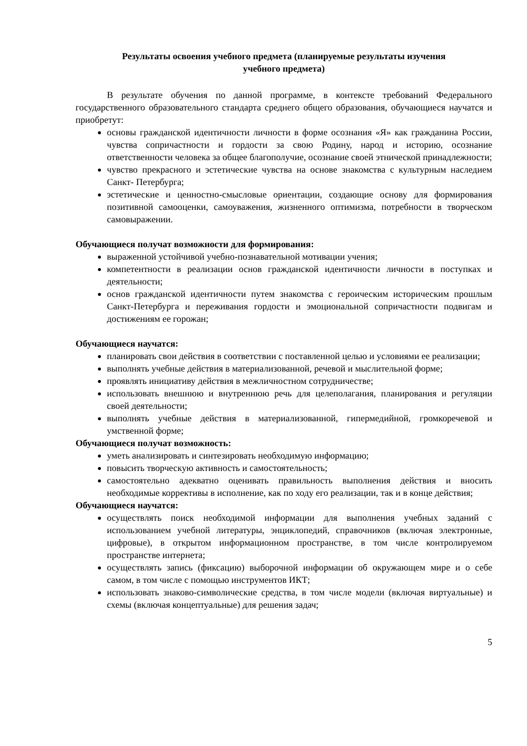Результаты освоения учебного предмета (планируемые результаты изучения
учебного предмета)
В результате обучения по данной программе, в контексте требований Федерального государственного образовательного стандарта среднего общего образования, обучающиеся научатся и приобретут:
основы гражданской идентичности личности в форме осознания «Я» как гражданина России, чувства сопричастности и гордости за свою Родину, народ и историю, осознание ответственности человека за общее благополучие, осознание своей этнической принадлежности;
чувство прекрасного и эстетические чувства на основе знакомства с культурным наследием Санкт- Петербурга;
эстетические и ценностно-смысловые ориентации, создающие основу для формирования позитивной самооценки, самоуважения, жизненного оптимизма, потребности в творческом самовыражении.
Обучающиеся получат возможности для формирования:
выраженной устойчивой учебно-познавательной мотивации учения;
компетентности в реализации основ гражданской идентичности личности в поступках и деятельности;
основ гражданской идентичности путем знакомства с героическим историческим прошлым Санкт-Петербурга и переживания гордости и эмоциональной сопричастности подвигам и достижениям ее горожан;
Обучающиеся научатся:
планировать свои действия в соответствии с поставленной целью и условиями ее реализации;
выполнять учебные действия в материализованной, речевой и мыслительной форме;
проявлять инициативу действия в межличностном сотрудничестве;
использовать внешнюю и внутреннюю речь для целеполагания, планирования и регуляции своей деятельности;
выполнять учебные действия в материализованной, гипермедийной, громкоречевой и умственной форме;
Обучающиеся получат возможность:
уметь анализировать и синтезировать необходимую информацию;
повысить творческую активность и самостоятельность;
самостоятельно адекватно оценивать правильность выполнения действия и вносить необходимые коррективы в исполнение, как по ходу его реализации, так и в конце действия;
Обучающиеся научатся:
осуществлять поиск необходимой информации для выполнения учебных заданий с использованием учебной литературы, энциклопедий, справочников (включая электронные, цифровые), в открытом информационном пространстве, в том числе контролируемом пространстве интернета;
осуществлять запись (фиксацию) выборочной информации об окружающем мире и о себе самом, в том числе с помощью инструментов ИКТ;
использовать знаково-символические средства, в том числе модели (включая виртуальные) и схемы (включая концептуальные) для решения задач;
5